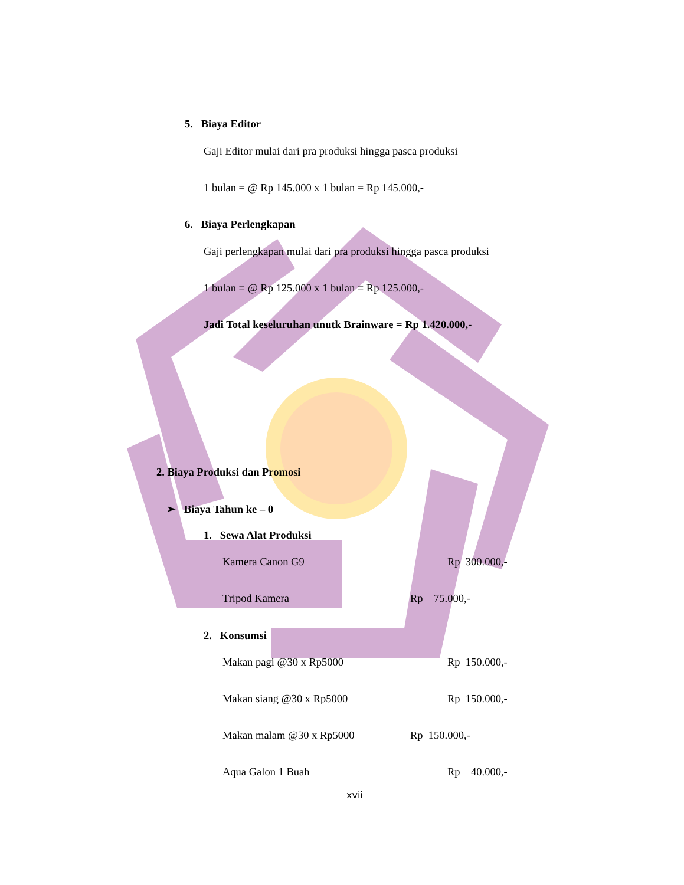5. Biaya Editor
Gaji Editor mulai dari pra produksi hingga pasca produksi
1 bulan = @ Rp 145.000 x 1 bulan = Rp 145.000,-
6. Biaya Perlengkapan
Gaji perlengkapan mulai dari pra produksi hingga pasca produksi
1 bulan = @ Rp 125.000 x 1 bulan = Rp 125.000,-
Jadi Total keseluruhan unutk Brainware = Rp 1.420.000,-
2. Biaya Produksi dan Promosi
➢ Biaya Tahun ke – 0
1. Sewa Alat Produksi
Kamera Canon G9 Rp 300.000,-
Tripod Kamera Rp 75.000,-
2. Konsumsi
Makan pagi @30 x Rp5000 Rp 150.000,-
Makan siang @30 x Rp5000 Rp 150.000,-
Makan malam @30 x Rp5000 Rp 150.000,-
Aqua Galon 1 Buah Rp 40.000,-
xvii